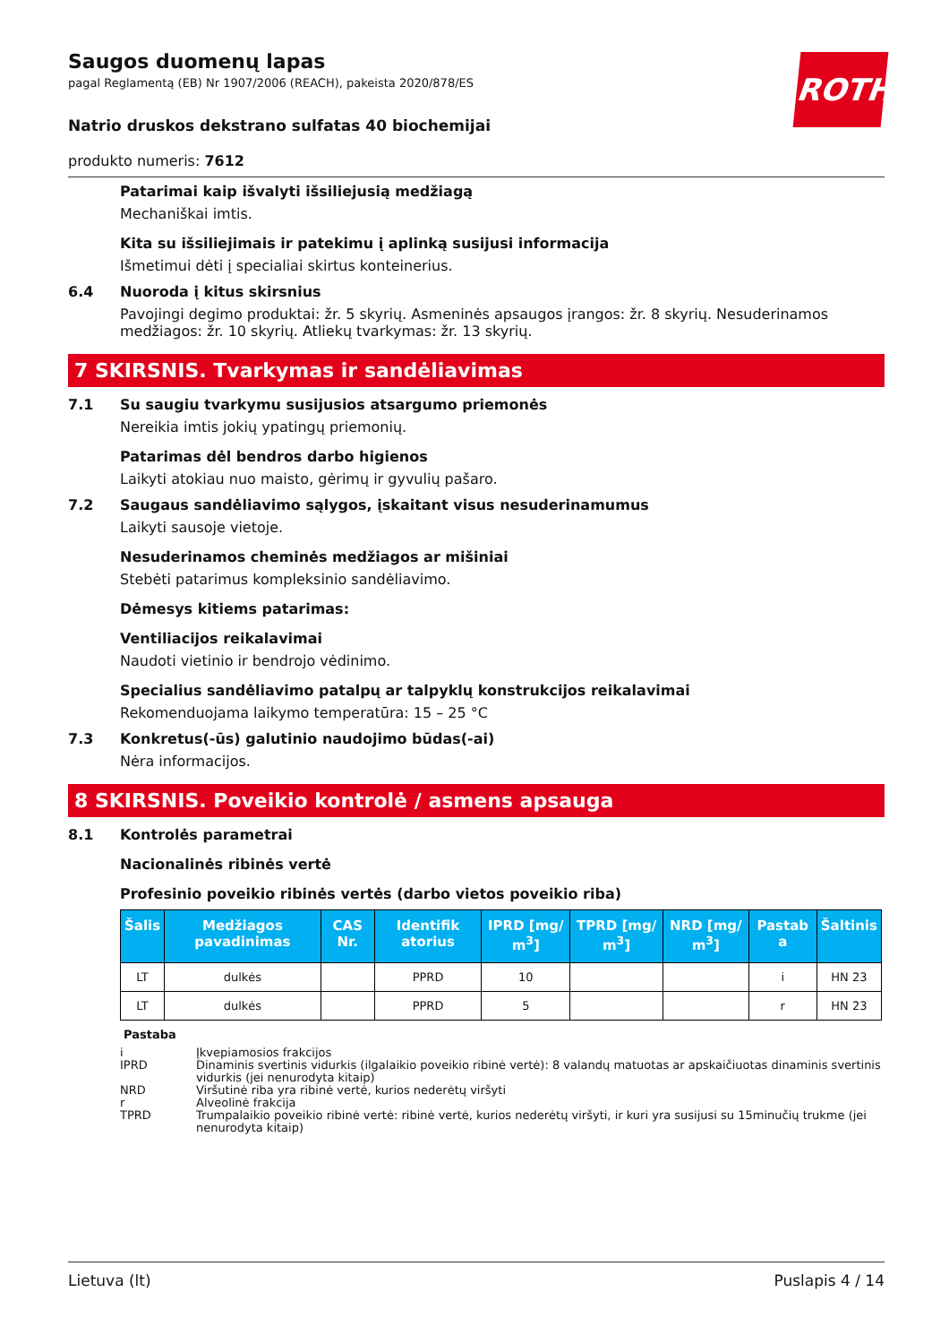Saugos duomenų lapas
pagal Reglamentą (EB) Nr 1907/2006 (REACH), pakeista 2020/878/ES
ROTH
Natrio druskos dekstrano sulfatas 40 biochemijai
produkto numeris: 7612
Patarimai kaip išvalyti išsiliejusią medžiagą
Mechaniškai imtis.
Kita su išsiliejimais ir patekimu į aplinką susijusi informacija
Išmetimui dėti į specialiai skirtus konteinerius.
6.4 Nuoroda į kitus skirsnius
Pavojingi degimo produktai: žr. 5 skyrių. Asmeninės apsaugos įrangos: žr. 8 skyrių. Nesuderinamos medžiagos: žr. 10 skyrių. Atliekų tvarkymas: žr. 13 skyrių.
7 SKIRSNIS. Tvarkymas ir sandėliavimas
7.1 Su saugiu tvarkymu susijusios atsargumo priemonės
Nereikia imtis jokių ypatingų priemonių.
Patarimas dėl bendros darbo higienos
Laikyti atokiau nuo maisto, gėrimų ir gyvulių pašaro.
7.2 Saugaus sandėliavimo sąlygos, įskaitant visus nesuderinamumus
Laikyti sausoje vietoje.
Nesuderinamos cheminės medžiagos ar mišiniai
Stebėti patarimus kompleksinio sandėliavimo.
Dėmesys kitiems patarimas:
Ventiliacijos reikalavimai
Naudoti vietinio ir bendrojo vėdinimo.
Specialius sandėliavimo patalpų ar talpyklų konstrukcijos reikalavimai
Rekomenduojama laikymo temperatūra: 15 – 25 °C
7.3 Konkretus(-ūs) galutinio naudojimo būdas(-ai)
Nėra informacijos.
8 SKIRSNIS. Poveikio kontrolė / asmens apsauga
8.1 Kontrolės parametrai
Nacionalinės ribinės vertė
Profesinio poveikio ribinės vertės (darbo vietos poveikio riba)
| Šalis | Medžiagos pavadinimas | CAS Nr. | Identifik atorius | IPRD [mg/ m<sup>3</sup>] | TPRD [mg/ m<sup>3</sup>] | NRD [mg/ m<sup>3</sup>] | Pastab a | Šaltinis |
| --- | --- | --- | --- | --- | --- | --- | --- | --- |
| LT | dulkės | | PPRD | 10 | | | i | HN 23 |
| LT | dulkės | | PPRD | 5 | | | r | HN 23 |
Pastaba
i Įkvepiamosios frakcijos
IPRD Dinaminis svertinis vidurkis (ilgalaikio poveikio ribinė vertė): 8 valandų matuotas ar apskaičiuotas dinaminis svertinis vidurkis (jei nenurodyta kitaip)
NRD Viršutinė riba yra ribinė vertė, kurios nederėtų viršyti
r Alveolinė frakcija
TPRD Trumpalaikio poveikio ribinė vertė: ribinė vertė, kurios nederėtų viršyti, ir kuri yra susijusi su 15minučių trukme (jei nenurodyta kitaip)
Lietuva (lt) Puslapis 4 / 14